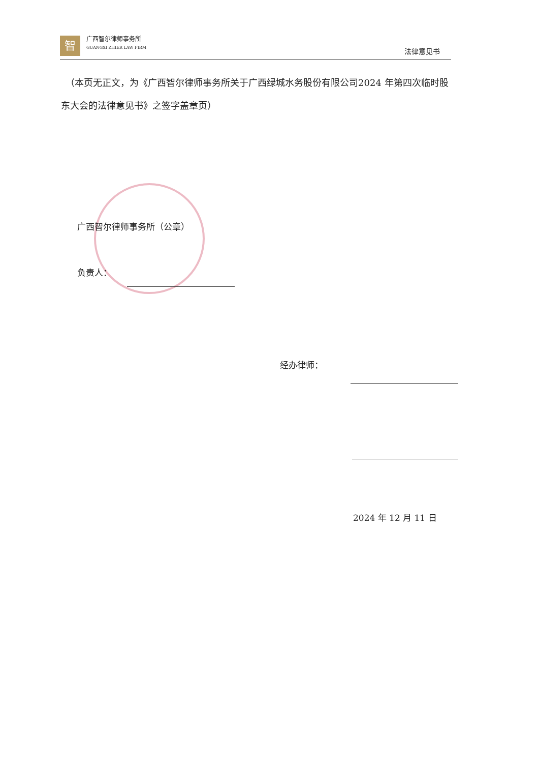智
广西智尔律师事务所
GUANGXI ZHIER LAW FIRM
法律意见书
　（本页无正文，为《广西智尔律师事务所关于广西绿城水务股份有限公司2024 年第四次临时股东大会的法律意见书》之签字盖章页）
广西智尔律师事务所（公章）
负责人：
经办律师：
2024 年 12 月 11 日